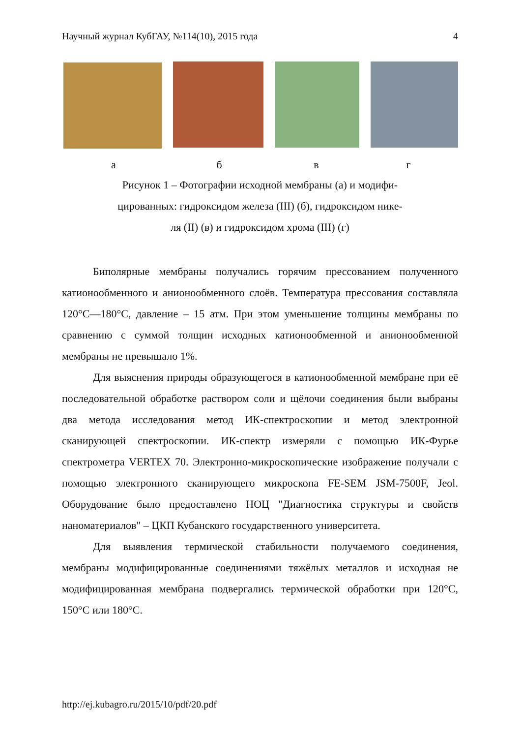Научный журнал КубГАУ, №114(10), 2015 года 4
абвг
Рисунок 1 – Фотографии исходной мембраны (а) и модифи-
цированных: гидроксидом железа (III) (б), гидроксидом нике-
ля (II) (в) и гидроксидом хрома (III) (г)
Биполярные мембраны получались горячим прессованием полученного катионообменного и анионообменного слоёв. Температура прессования составляла 120°С—180°С, давление – 15 атм. При этом уменьшение толщины мембраны по сравнению с суммой толщин исходных катионообменной и анионообменной мембраны не превышало 1%.
Для выяснения природы образующегося в катионообменной мембране при её последовательной обработке раствором соли и щёлочи соединения были выбраны два метода исследования метод ИК-спектроскопии и метод электронной сканирующей спектроскопии. ИК-спектр измеряли с помощью ИК-Фурье спектрометра VERTEX 70. Электронно-микроскопические изображение получали с помощью электронного сканирующего микроскопа FE-SEM JSM-7500F, Jeol. Оборудование было предоставлено НОЦ "Диагностика структуры и свойств наноматериалов" – ЦКП Кубанского государственного университета.
Для выявления термической стабильности получаемого соединения, мембраны модифицированные соединениями тяжёлых металлов и исходная не модифицированная мембрана подвергались термической обработки при 120°С, 150°С или 180°С.
http://ej.kubagro.ru/2015/10/pdf/20.pdf